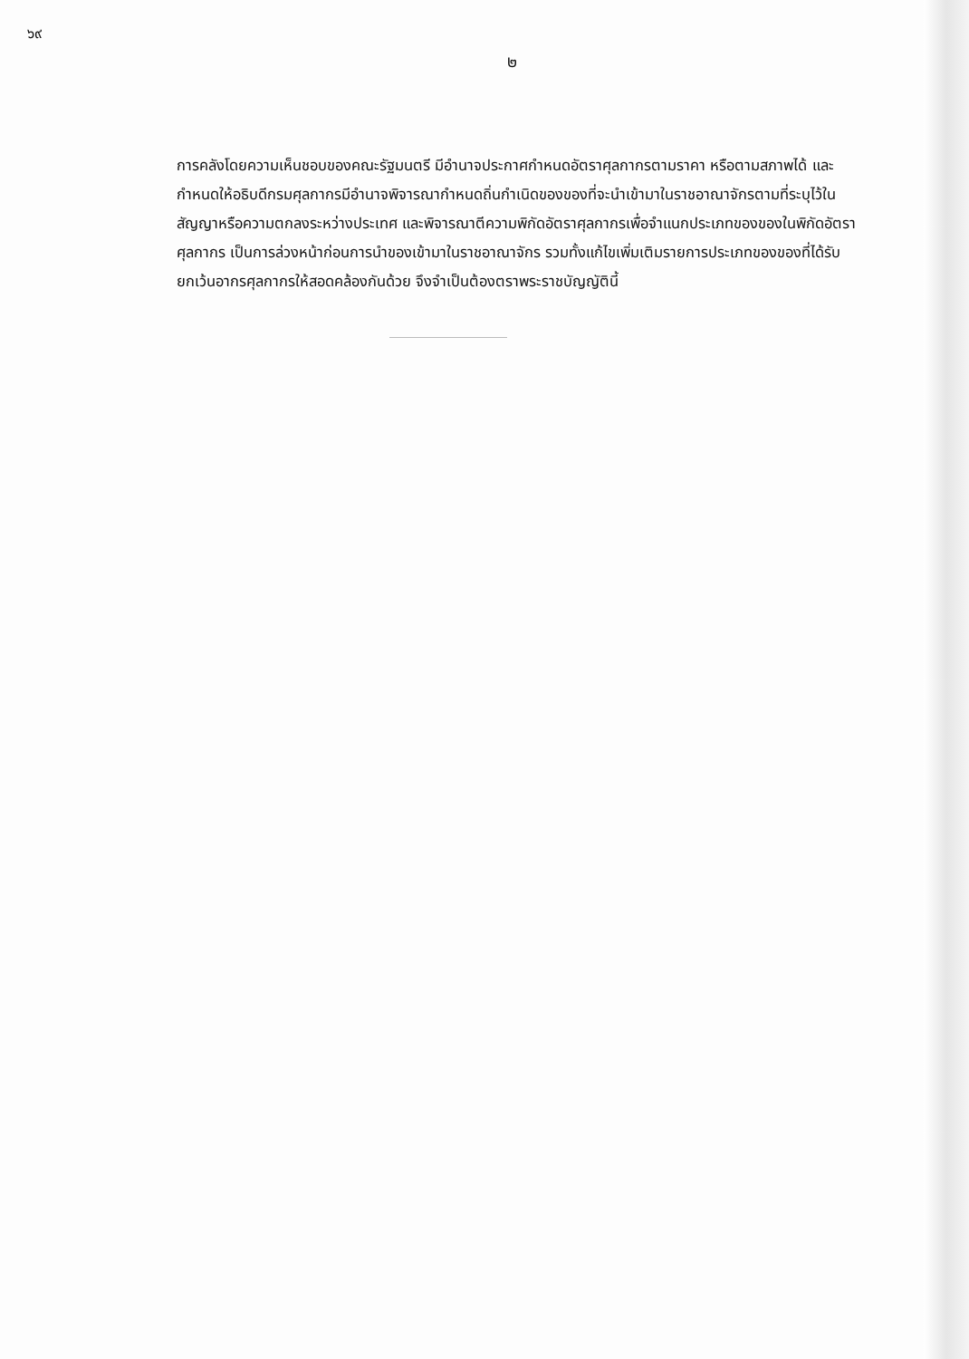๖๙
๒
การคลังโดยความเห็นชอบของคณะรัฐมนตรี มีอำนาจประกาศกำหนดอัตราศุลกากรตามราคา หรือตามสภาพได้ และกำหนดให้อธิบดีกรมศุลกากรมีอำนาจพิจารณากำหนดถิ่นกำเนิดของของที่จะนำเข้ามาในราชอาณาจักรตามที่ระบุไว้ในสัญญาหรือความตกลงระหว่างประเทศ และพิจารณาตีความพิกัดอัตราศุลกากรเพื่อจำแนกประเภทของของในพิกัดอัตราศุลกากร เป็นการล่วงหน้าก่อนการนำของเข้ามาในราชอาณาจักร รวมทั้งแก้ไขเพิ่มเติมรายการประเภทของของที่ได้รับยกเว้นอากรศุลกากรให้สอดคล้องกันด้วย จึงจำเป็นต้องตราพระราชบัญญัตินี้